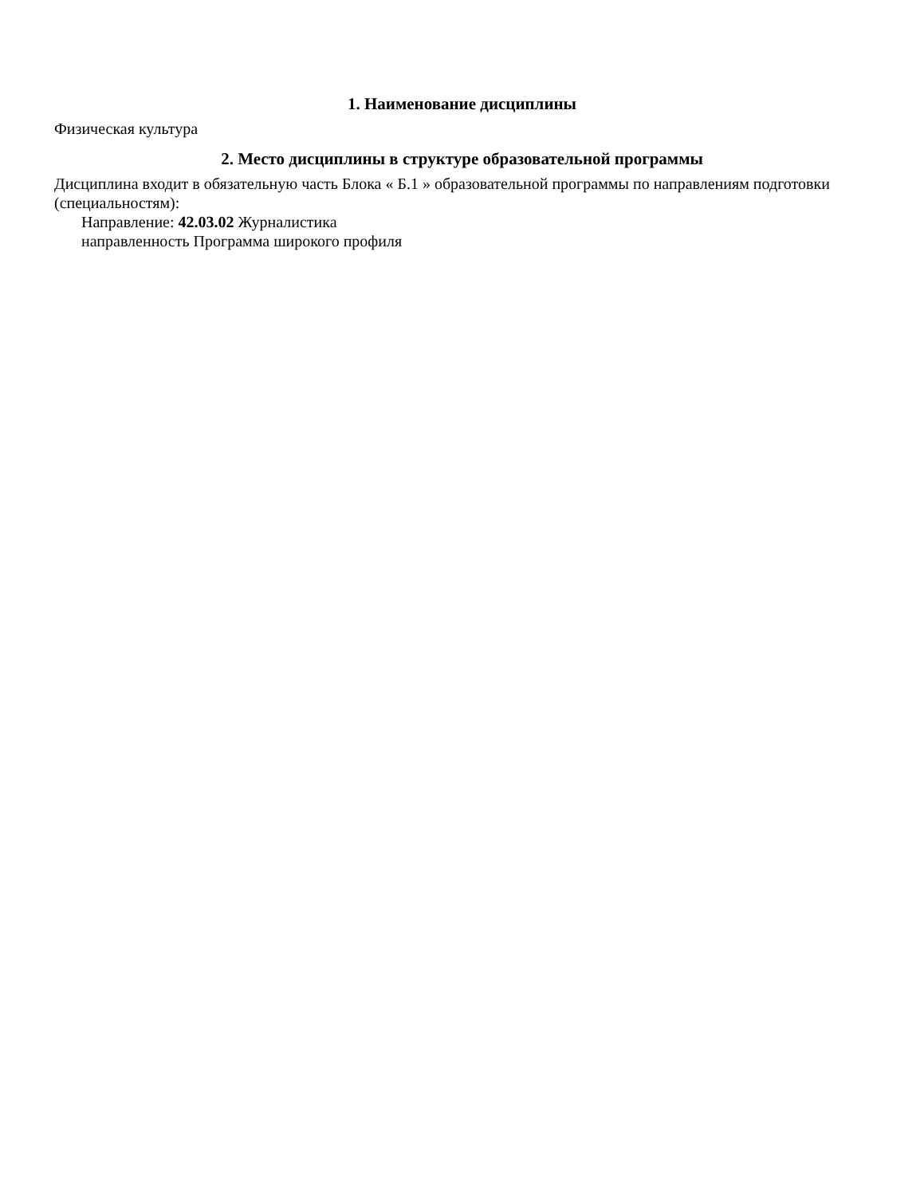1. Наименование дисциплины
Физическая культура
2. Место дисциплины в структуре образовательной программы
Дисциплина входит в обязательную часть Блока « Б.1 » образовательной программы по направлениям подготовки (специальностям):
Направление: 42.03.02 Журналистика
направленность Программа широкого профиля